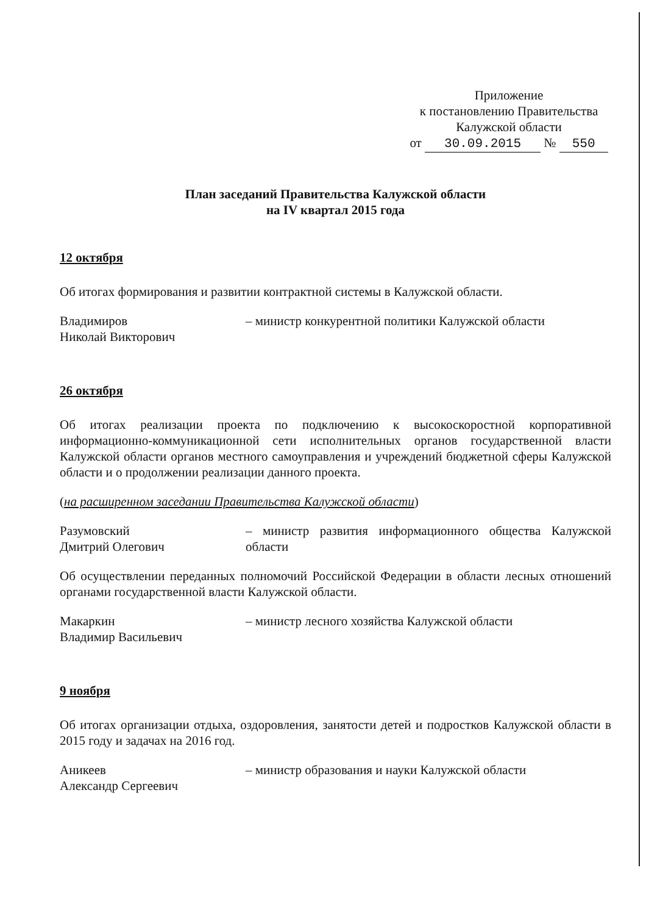Приложение
к постановлению Правительства
Калужской области
от 30.09.2015 № 550
План заседаний Правительства Калужской области
на IV квартал 2015 года
12 октября
Об итогах формирования и развитии контрактной системы в Калужской области.
Владимиров
Николай Викторович
– министр конкурентной политики Калужской области
26 октября
Об итогах реализации проекта по подключению к высокоскоростной корпоративной информационно-коммуникационной сети исполнительных органов государственной власти Калужской области органов местного самоуправления и учреждений бюджетной сферы Калужской области и о продолжении реализации данного проекта.
(на расширенном заседании Правительства Калужской области)
Разумовский
Дмитрий Олегович
– министр развития информационного общества Калужской области
Об осуществлении переданных полномочий Российской Федерации в области лесных отношений органами государственной власти Калужской области.
Макаркин
Владимир Васильевич
– министр лесного хозяйства Калужской области
9 ноября
Об итогах организации отдыха, оздоровления, занятости детей и подростков Калужской области в 2015 году и задачах на 2016 год.
Аникеев
Александр Сергеевич
– министр образования и науки Калужской области